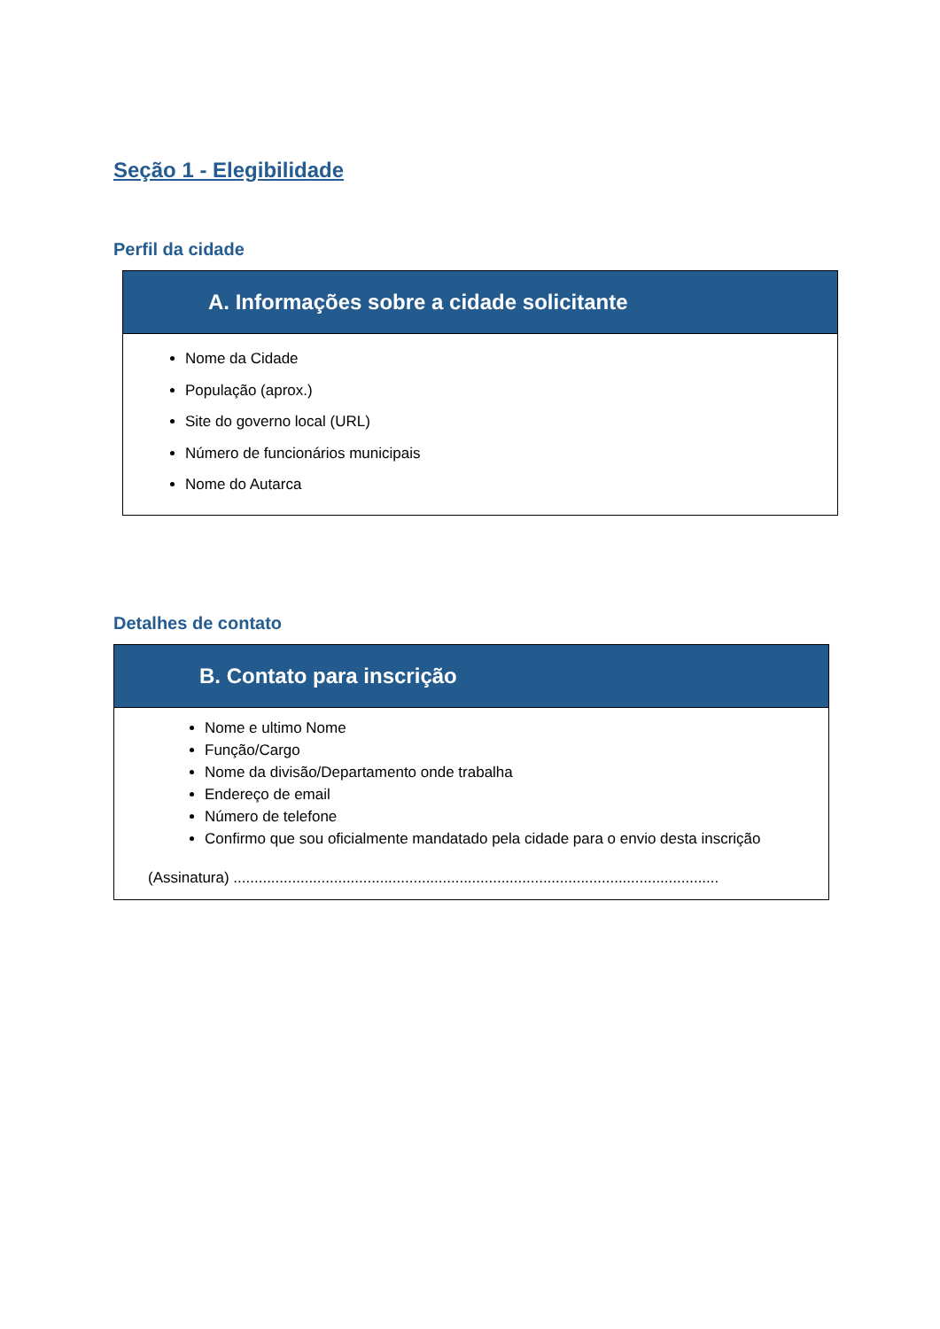Seção 1 - Elegibilidade
Perfil da cidade
A. Informações sobre a cidade solicitante
Nome da Cidade
População (aprox.)
Site do governo local (URL)
Número de funcionários municipais
Nome do Autarca
Detalhes de contato
B. Contato para inscrição
Nome e ultimo Nome
Função/Cargo
Nome da divisão/Departamento onde trabalha
Endereço de email
Número de telefone
Confirmo que sou oficialmente mandatado pela cidade para o envio desta inscrição
(Assinatura) ....................................................................................................................